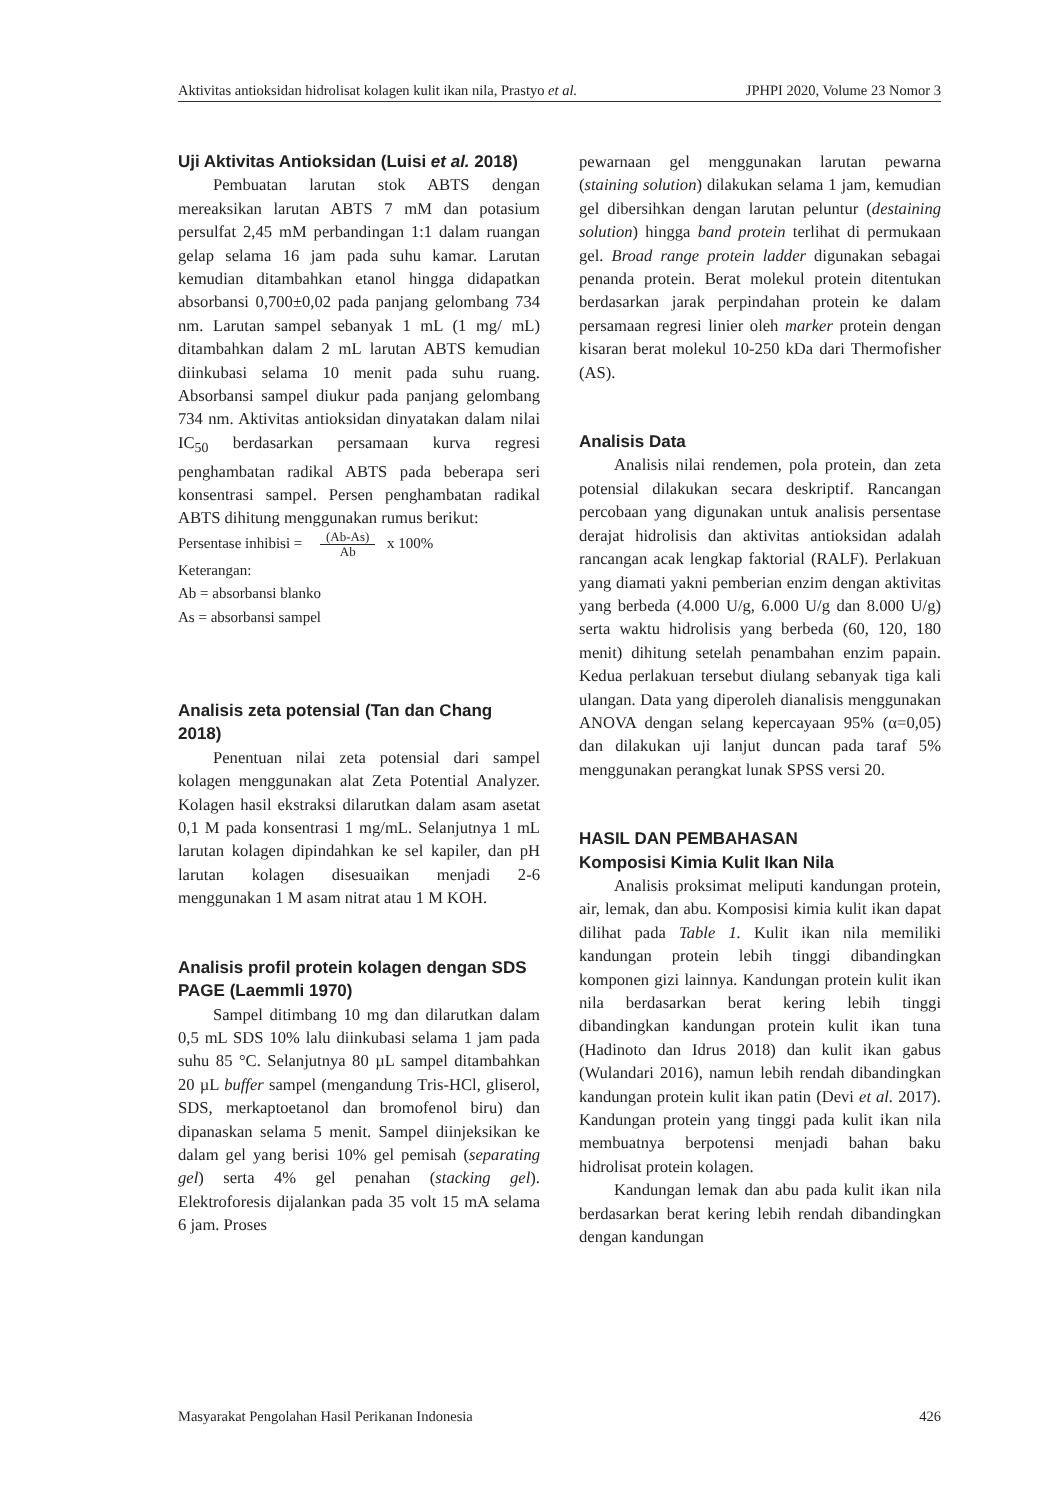Aktivitas antioksidan hidrolisat kolagen kulit ikan nila, Prastyo et al. JPHPI 2020, Volume 23 Nomor 3
Uji Aktivitas Antioksidan (Luisi et al. 2018)
Pembuatan larutan stok ABTS dengan mereaksikan larutan ABTS 7 mM dan potasium persulfat 2,45 mM perbandingan 1:1 dalam ruangan gelap selama 16 jam pada suhu kamar. Larutan kemudian ditambahkan etanol hingga didapatkan absorbansi 0,700±0,02 pada panjang gelombang 734 nm. Larutan sampel sebanyak 1 mL (1 mg/ mL) ditambahkan dalam 2 mL larutan ABTS kemudian diinkubasi selama 10 menit pada suhu ruang. Absorbansi sampel diukur pada panjang gelombang 734 nm. Aktivitas antioksidan dinyatakan dalam nilai IC<sub>50</sub> berdasarkan persamaan kurva regresi penghambatan radikal ABTS pada beberapa seri konsentrasi sampel. Persen penghambatan radikal ABTS dihitung menggunakan rumus berikut:
Persentase inhibisi = (Ab-As) Ab x 100%
Keterangan:
Ab = absorbansi blanko
As = absorbansi sampel
Analisis zeta potensial (Tan dan Chang 2018)
Penentuan nilai zeta potensial dari sampel kolagen menggunakan alat Zeta Potential Analyzer. Kolagen hasil ekstraksi dilarutkan dalam asam asetat 0,1 M pada konsentrasi 1 mg/mL. Selanjutnya 1 mL larutan kolagen dipindahkan ke sel kapiler, dan pH larutan kolagen disesuaikan menjadi 2-6 menggunakan 1 M asam nitrat atau 1 M KOH.
Analisis profil protein kolagen dengan SDS PAGE (Laemmli 1970)
Sampel ditimbang 10 mg dan dilarutkan dalam 0,5 mL SDS 10% lalu diinkubasi selama 1 jam pada suhu 85 °C. Selanjutnya 80 µL sampel ditambahkan 20 µL buffer sampel (mengandung Tris-HCl, gliserol, SDS, merkaptoetanol dan bromofenol biru) dan dipanaskan selama 5 menit. Sampel diinjeksikan ke dalam gel yang berisi 10% gel pemisah (separating gel) serta 4% gel penahan (stacking gel). Elektroforesis dijalankan pada 35 volt 15 mA selama 6 jam. Proses
pewarnaan gel menggunakan larutan pewarna (staining solution) dilakukan selama 1 jam, kemudian gel dibersihkan dengan larutan peluntur (destaining solution) hingga band protein terlihat di permukaan gel. Broad range protein ladder digunakan sebagai penanda protein. Berat molekul protein ditentukan berdasarkan jarak perpindahan protein ke dalam persamaan regresi linier oleh marker protein dengan kisaran berat molekul 10-250 kDa dari Thermofisher (AS).
Analisis Data
Analisis nilai rendemen, pola protein, dan zeta potensial dilakukan secara deskriptif. Rancangan percobaan yang digunakan untuk analisis persentase derajat hidrolisis dan aktivitas antioksidan adalah rancangan acak lengkap faktorial (RALF). Perlakuan yang diamati yakni pemberian enzim dengan aktivitas yang berbeda (4.000 U/g, 6.000 U/g dan 8.000 U/g) serta waktu hidrolisis yang berbeda (60, 120, 180 menit) dihitung setelah penambahan enzim papain. Kedua perlakuan tersebut diulang sebanyak tiga kali ulangan. Data yang diperoleh dianalisis menggunakan ANOVA dengan selang kepercayaan 95% (α=0,05) dan dilakukan uji lanjut duncan pada taraf 5% menggunakan perangkat lunak SPSS versi 20.
HASIL DAN PEMBAHASAN
Komposisi Kimia Kulit Ikan Nila
Analisis proksimat meliputi kandungan protein, air, lemak, dan abu. Komposisi kimia kulit ikan dapat dilihat pada Table 1. Kulit ikan nila memiliki kandungan protein lebih tinggi dibandingkan komponen gizi lainnya. Kandungan protein kulit ikan nila berdasarkan berat kering lebih tinggi dibandingkan kandungan protein kulit ikan tuna (Hadinoto dan Idrus 2018) dan kulit ikan gabus (Wulandari 2016), namun lebih rendah dibandingkan kandungan protein kulit ikan patin (Devi et al. 2017). Kandungan protein yang tinggi pada kulit ikan nila membuatnya berpotensi menjadi bahan baku hidrolisat protein kolagen.
Kandungan lemak dan abu pada kulit ikan nila berdasarkan berat kering lebih rendah dibandingkan dengan kandungan
Masyarakat Pengolahan Hasil Perikanan Indonesia 426